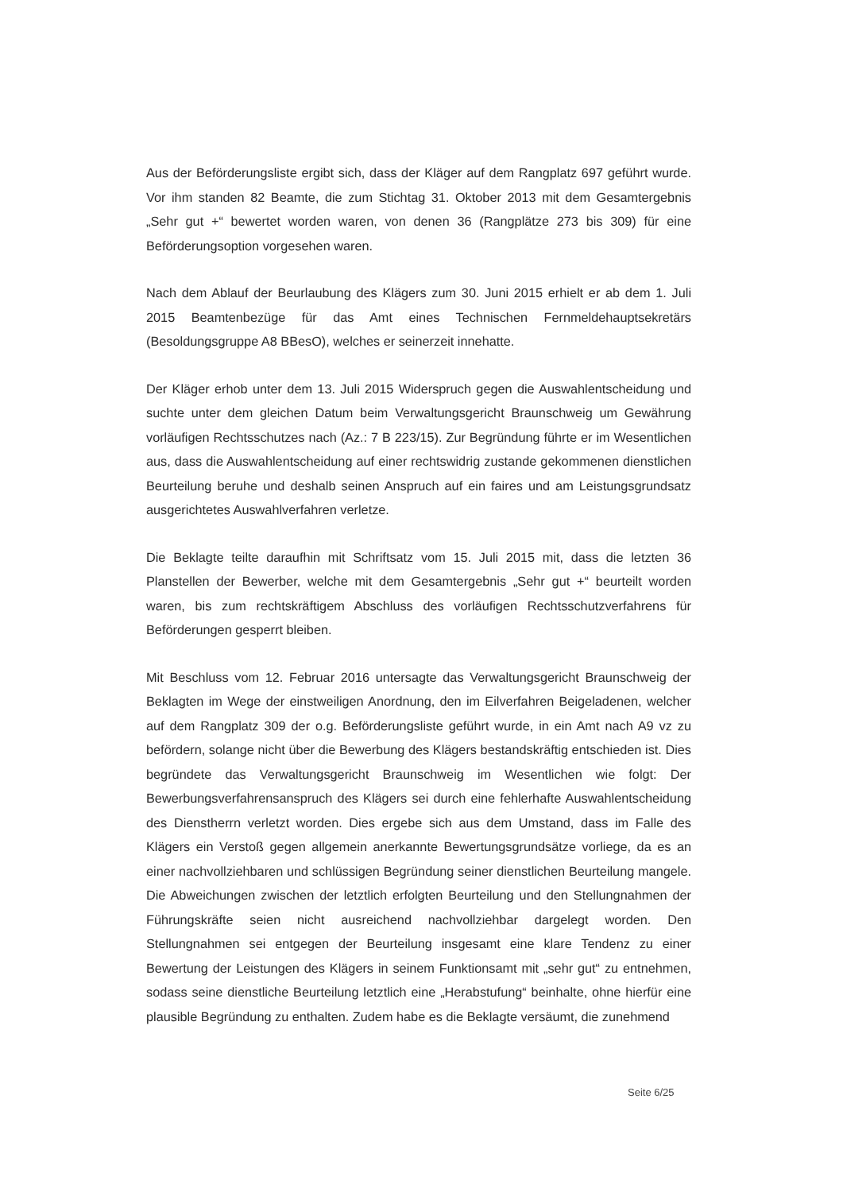Aus der Beförderungsliste ergibt sich, dass der Kläger auf dem Rangplatz 697 geführt wurde. Vor ihm standen 82 Beamte, die zum Stichtag 31. Oktober 2013 mit dem Gesamtergebnis „Sehr gut +“ bewertet worden waren, von denen 36 (Rangplätze 273 bis 309) für eine Beförderungsoption vorgesehen waren.
Nach dem Ablauf der Beurlaubung des Klägers zum 30. Juni 2015 erhielt er ab dem 1. Juli 2015 Beamtenbezüge für das Amt eines Technischen Fernmeldehauptsekretärs (Besoldungsgruppe A8 BBesO), welches er seinerzeit innehatte.
Der Kläger erhob unter dem 13. Juli 2015 Widerspruch gegen die Auswahlentscheidung und suchte unter dem gleichen Datum beim Verwaltungsgericht Braunschweig um Gewährung vorläufigen Rechtsschutzes nach (Az.: 7 B 223/15). Zur Begründung führte er im Wesentlichen aus, dass die Auswahlentscheidung auf einer rechtswidrig zustande gekommenen dienstlichen Beurteilung beruhe und deshalb seinen Anspruch auf ein faires und am Leistungsgrundsatz ausgerichtetes Auswahlverfahren verletze.
Die Beklagte teilte daraufhin mit Schriftsatz vom 15. Juli 2015 mit, dass die letzten 36 Planstellen der Bewerber, welche mit dem Gesamtergebnis „Sehr gut +“ beurteilt worden waren, bis zum rechtskräftigem Abschluss des vorläufigen Rechtsschutzverfahrens für Beförderungen gesperrt bleiben.
Mit Beschluss vom 12. Februar 2016 untersagte das Verwaltungsgericht Braunschweig der Beklagten im Wege der einstweiligen Anordnung, den im Eilverfahren Beigeladenen, welcher auf dem Rangplatz 309 der o.g. Beförderungsliste geführt wurde, in ein Amt nach A9 vz zu befördern, solange nicht über die Bewerbung des Klägers bestandskräftig entschieden ist. Dies begründete das Verwaltungsgericht Braunschweig im Wesentlichen wie folgt: Der Bewerbungsverfahrensanspruch des Klägers sei durch eine fehlerhafte Auswahlentscheidung des Dienstherrn verletzt worden. Dies ergebe sich aus dem Umstand, dass im Falle des Klägers ein Verstoß gegen allgemein anerkannte Bewertungsgrundsätze vorliege, da es an einer nachvollziehbaren und schlüssigen Begründung seiner dienstlichen Beurteilung mangele. Die Abweichungen zwischen der letztlich erfolgten Beurteilung und den Stellungnahmen der Führungskräfte seien nicht ausreichend nachvollziehbar dargelegt worden. Den Stellungnahmen sei entgegen der Beurteilung insgesamt eine klare Tendenz zu einer Bewertung der Leistungen des Klägers in seinem Funktionsamt mit „sehr gut“ zu entnehmen, sodass seine dienstliche Beurteilung letztlich eine „Herabstufung“ beinhalte, ohne hierfür eine plausible Begründung zu enthalten. Zudem habe es die Beklagte versäumt, die zunehmend
Seite 6/25